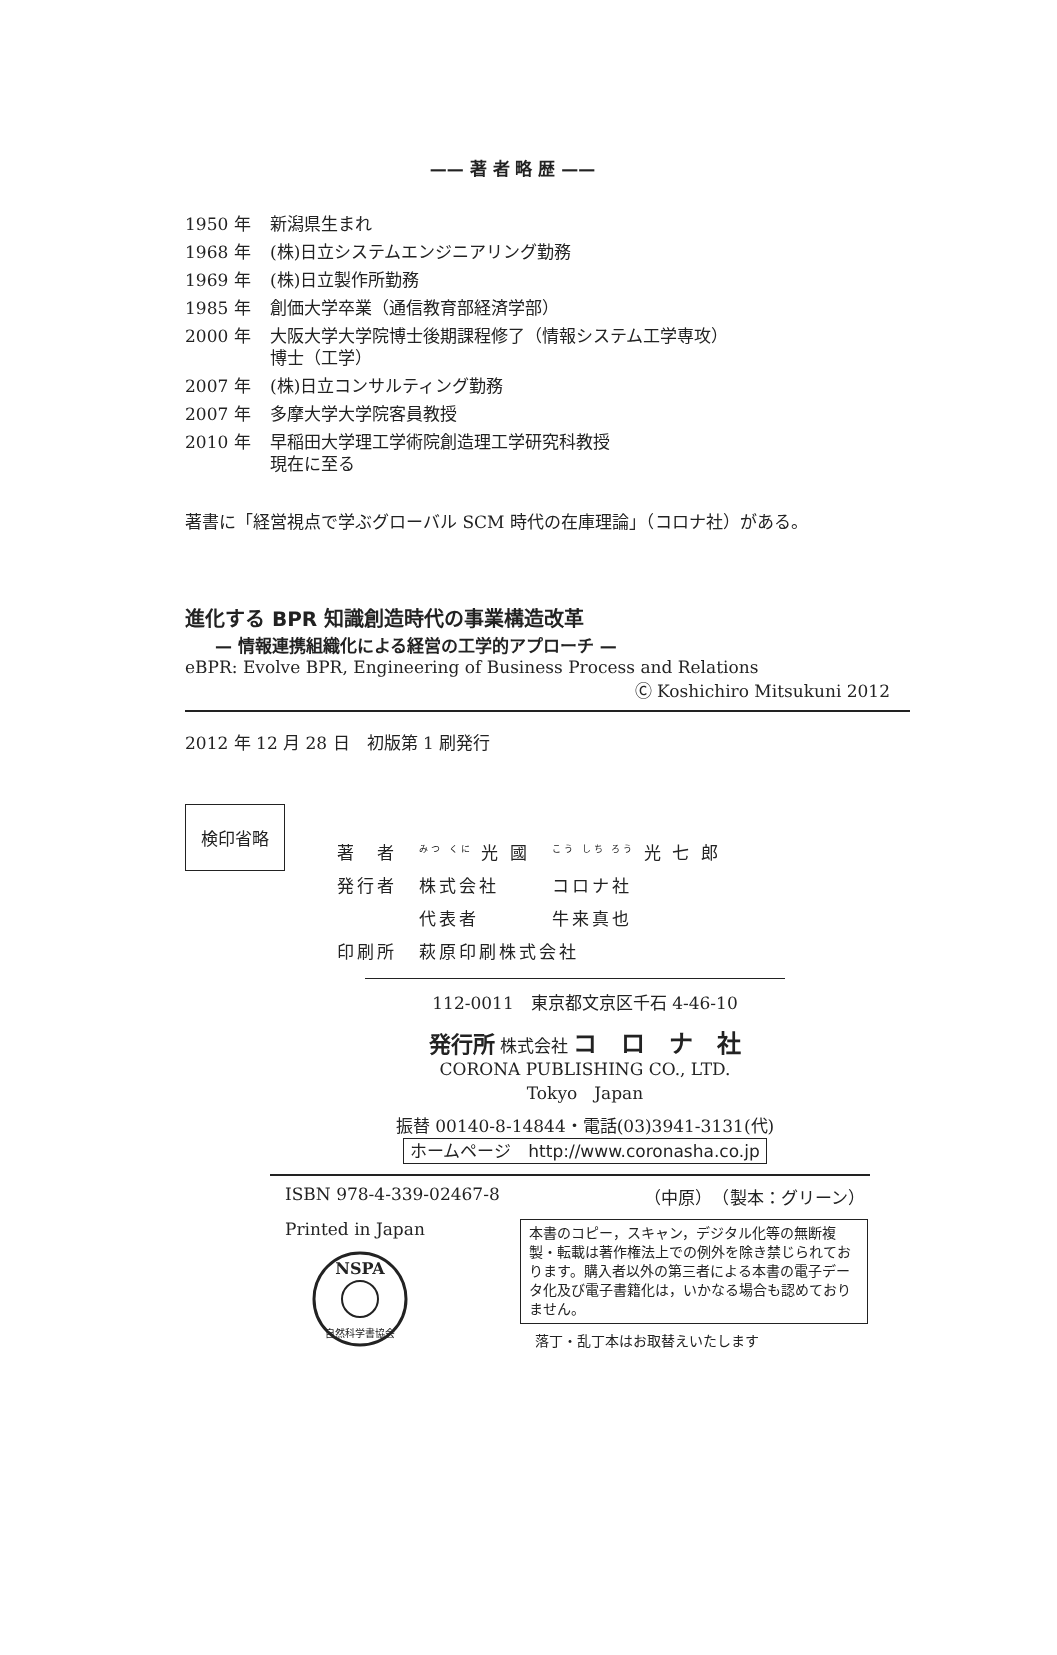—— 著 者 略 歴 ——
| 1950 年 | 新潟県生まれ |
| 1968 年 | (株)日立システムエンジニアリング勤務 |
| 1969 年 | (株)日立製作所勤務 |
| 1985 年 | 創価大学卒業（通信教育部経済学部） |
| 2000 年 | 大阪大学大学院博士後期課程修了（情報システム工学専攻） 博士（工学） |
| 2007 年 | (株)日立コンサルティング勤務 |
| 2007 年 | 多摩大学大学院客員教授 |
| 2010 年 | 早稲田大学理工学術院創造理工学研究科教授 現在に至る |
著書に「経営視点で学ぶグローバル SCM 時代の在庫理論」（コロナ社）がある。
進化する BPR 知識創造時代の事業構造改革
— 情報連携組織化による経営の工学的アプローチ —
eBPR: Evolve BPR, Engineering of Business Process and Relations
Ⓒ Koshichiro Mitsukuni 2012
2012 年 12 月 28 日　初版第 1 刷発行
検印省略
| 著 者 | <sup>みつ くに</sup> 光 國 | <sup>こう しち ろう</sup> 光 七 郎 |
| 発行者 | 株式会社 | コロナ社 |
| | 代表者 | 牛来真也 |
| 印刷所 | 萩原印刷株式会社 | |
112-0011　東京都文京区千石 4-46-10
発行所 株式会社 コ　ロ　ナ　社
CORONA PUBLISHING CO., LTD.
Tokyo　Japan
振替 00140-8-14844・電話(03)3941-3131(代)
ホームページ　http://www.coronasha.co.jp
ISBN 978-4-339-02467-8 （中原）　（製本：グリーン）
Printed in Japan
NSPA
自然科学書協会
本書のコピー，スキャン，デジタル化等の無断複製・転載は著作権法上での例外を除き禁じられております。購入者以外の第三者による本書の電子データ化及び電子書籍化は，いかなる場合も認めておりません。
落丁・乱丁本はお取替えいたします